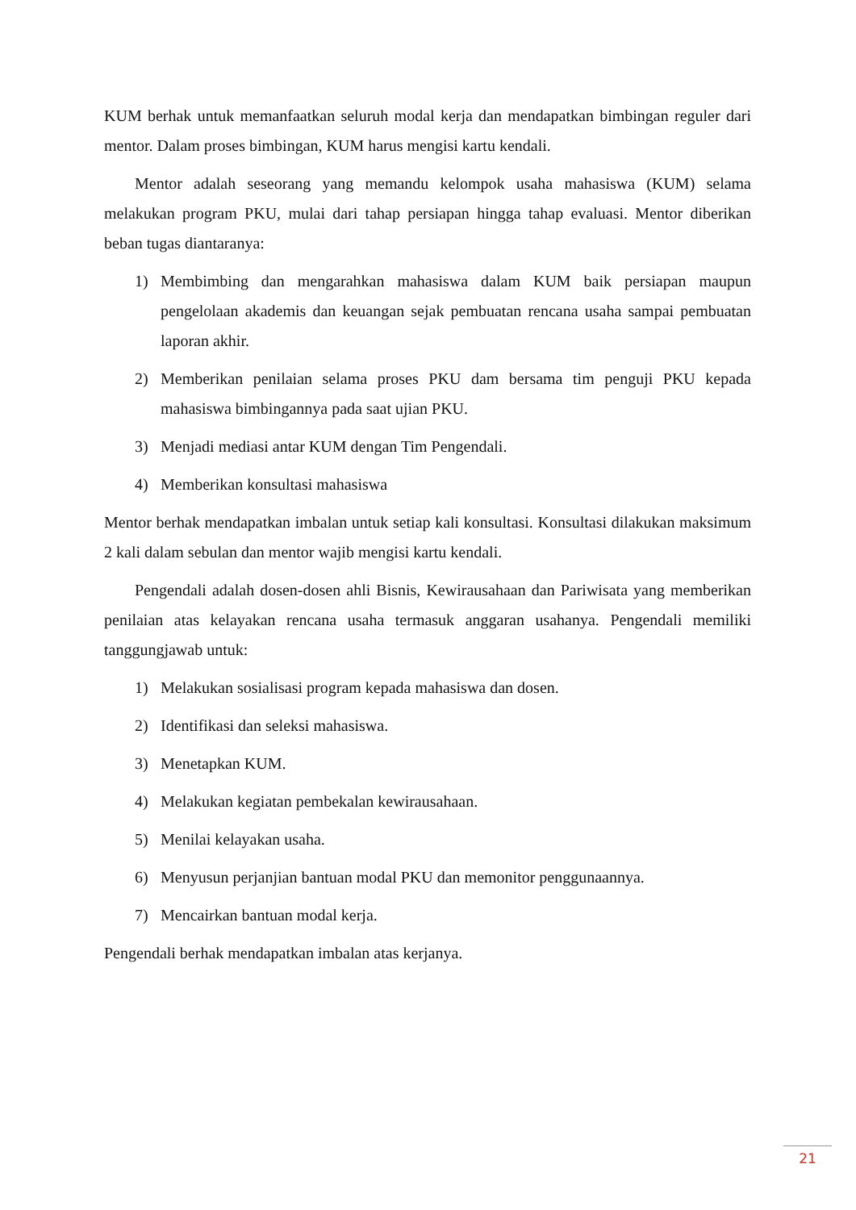KUM berhak untuk memanfaatkan seluruh modal kerja dan mendapatkan bimbingan reguler dari mentor. Dalam proses bimbingan, KUM harus mengisi kartu kendali.
Mentor adalah seseorang yang memandu kelompok usaha mahasiswa (KUM) selama melakukan program PKU, mulai dari tahap persiapan hingga tahap evaluasi. Mentor diberikan beban tugas diantaranya:
1) Membimbing dan mengarahkan mahasiswa dalam KUM baik persiapan maupun pengelolaan akademis dan keuangan sejak pembuatan rencana usaha sampai pembuatan laporan akhir.
2) Memberikan penilaian selama proses PKU dam bersama tim penguji PKU kepada mahasiswa bimbingannya pada saat ujian PKU.
3) Menjadi mediasi antar KUM dengan Tim Pengendali.
4) Memberikan konsultasi mahasiswa
Mentor berhak mendapatkan imbalan untuk setiap kali konsultasi. Konsultasi dilakukan maksimum 2 kali dalam sebulan dan mentor wajib mengisi kartu kendali.
Pengendali adalah dosen-dosen ahli Bisnis, Kewirausahaan dan Pariwisata yang memberikan penilaian atas kelayakan rencana usaha termasuk anggaran usahanya. Pengendali memiliki tanggungjawab untuk:
1) Melakukan sosialisasi program kepada mahasiswa dan dosen.
2) Identifikasi dan seleksi mahasiswa.
3) Menetapkan KUM.
4) Melakukan kegiatan pembekalan kewirausahaan.
5) Menilai kelayakan usaha.
6) Menyusun perjanjian bantuan modal PKU dan memonitor penggunaannya.
7) Mencairkan bantuan modal kerja.
Pengendali berhak mendapatkan imbalan atas kerjanya.
21